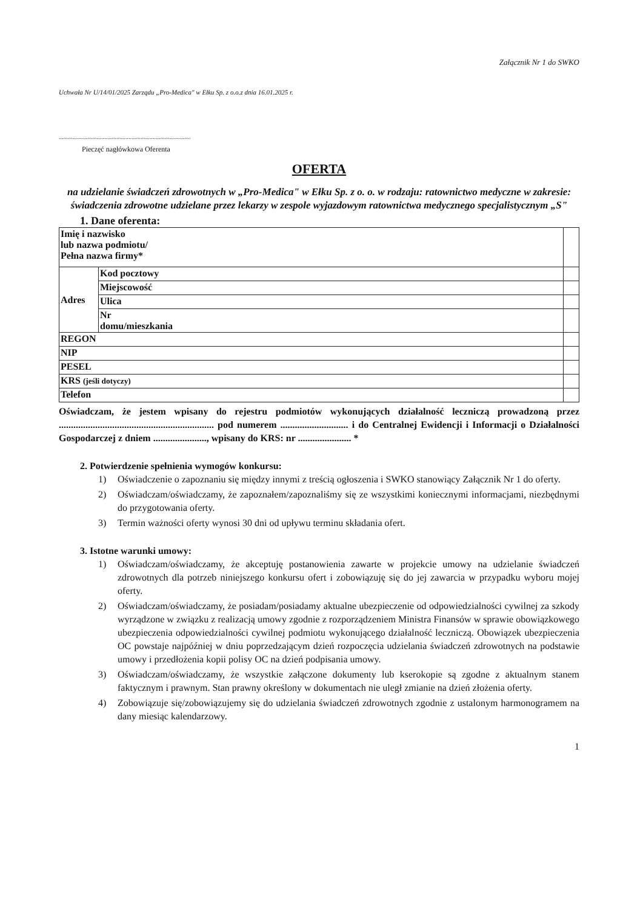Załącznik Nr 1 do SWKO
Uchwała Nr U/14/01/2025 Zarządu „Pro-Medica" w Ełku Sp. z o.o.z dnia 16.01.2025 r.
.......................................................................................
Pieczęć nagłówkowa Oferenta
OFERTA
na udzielanie świadczeń zdrowotnych w „Pro-Medica" w Ełku Sp. z o. o. w rodzaju: ratownictwo medyczne w zakresie: świadczenia zdrowotne udzielane przez lekarzy w zespole wyjazdowym ratownictwa medycznego specjalistycznym „S"
1. Dane oferenta:
| Imię i nazwisko lub nazwa podmiotu/ Pełna nazwa firmy* | | |
| Adres | Kod pocztowy | |
| | Miejscowość | |
| | Ulica | |
| | Nr domu/mieszkania | |
| REGON | | |
| NIP | | |
| PESEL | | |
| KRS (jeśli dotyczy) | | |
| Telefon | | |
Oświadczam, że jestem wpisany do rejestru podmiotów wykonujących działalność leczniczą prowadzoną przez ................................................................ pod numerem ............................ i do Centralnej Ewidencji i Informacji o Działalności Gospodarczej z dniem ......................, wpisany do KRS: nr ...................... *
2. Potwierdzenie spełnienia wymogów konkursu:
1) Oświadczenie o zapoznaniu się między innymi z treścią ogłoszenia i SWKO stanowiący Załącznik Nr 1 do oferty.
2) Oświadczam/oświadczamy, że zapoznałem/zapoznaliśmy się ze wszystkimi koniecznymi informacjami, niezbędnymi do przygotowania oferty.
3) Termin ważności oferty wynosi 30 dni od upływu terminu składania ofert.
3. Istotne warunki umowy:
1) Oświadczam/oświadczamy, że akceptuję postanowienia zawarte w projekcie umowy na udzielanie świadczeń zdrowotnych dla potrzeb niniejszego konkursu ofert i zobowiązuję się do jej zawarcia w przypadku wyboru mojej oferty.
2) Oświadczam/oświadczamy, że posiadam/posiadamy aktualne ubezpieczenie od odpowiedzialności cywilnej za szkody wyrządzone w związku z realizacją umowy zgodnie z rozporządzeniem Ministra Finansów w sprawie obowiązkowego ubezpieczenia odpowiedzialności cywilnej podmiotu wykonującego działalność leczniczą. Obowiązek ubezpieczenia OC powstaje najpóźniej w dniu poprzedzającym dzień rozpoczęcia udzielania świadczeń zdrowotnych na podstawie umowy i przedłożenia kopii polisy OC na dzień podpisania umowy.
3) Oświadczam/oświadczamy, że wszystkie załączone dokumenty lub kserokopie są zgodne z aktualnym stanem faktycznym i prawnym. Stan prawny określony w dokumentach nie uległ zmianie na dzień złożenia oferty.
4) Zobowiązuje się/zobowiązujemy się do udzielania świadczeń zdrowotnych zgodnie z ustalonym harmonogramem na dany miesiąc kalendarzowy.
1